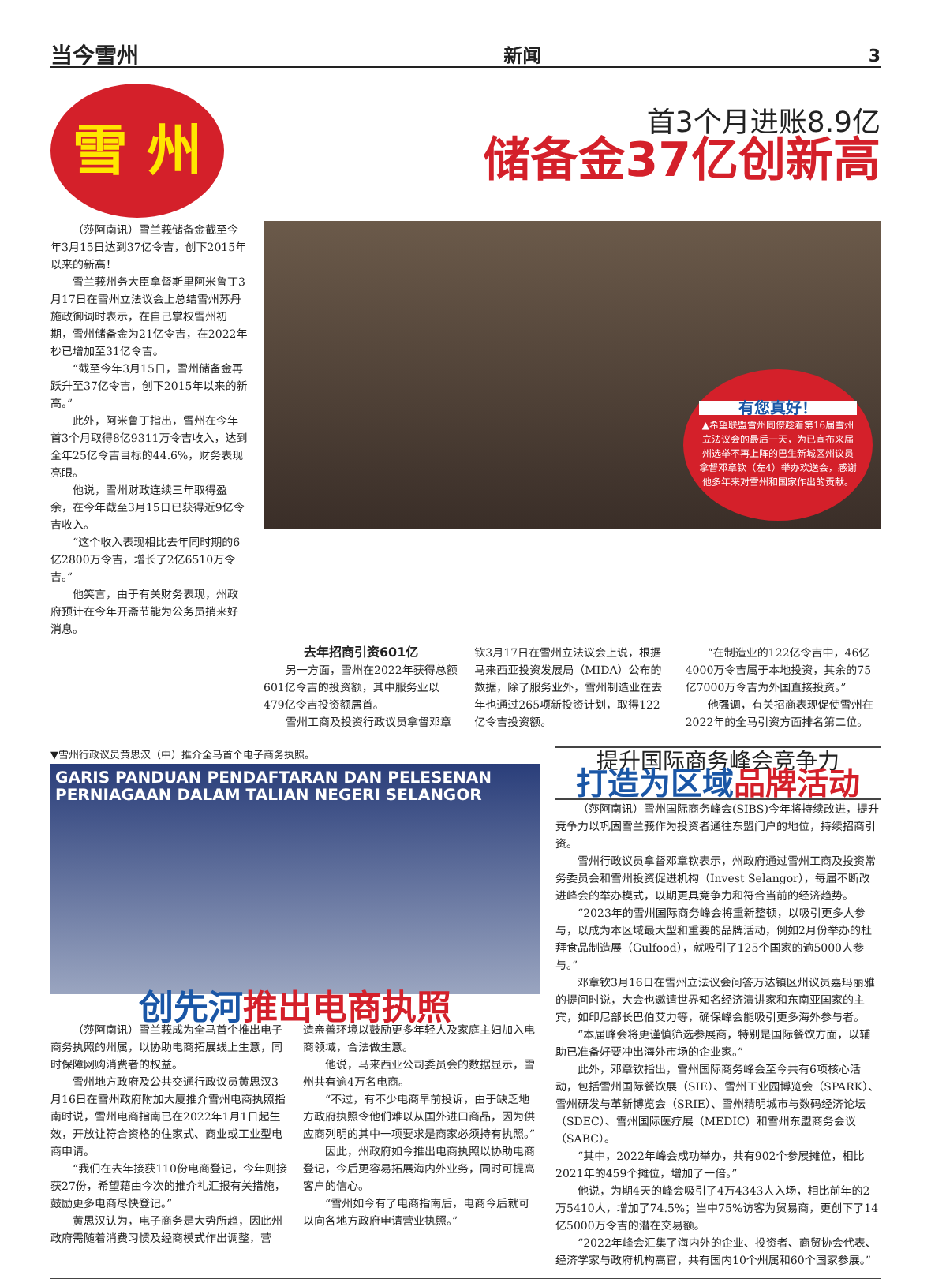当今雪州
新闻
3
雪 州
首3个月进账8.9亿
储备金37亿创新高
（莎阿南讯）雪兰莪储备金截至今年3月15日达到37亿令吉，创下2015年以来的新高！
雪兰莪州务大臣拿督斯里阿米鲁丁3月17日在雪州立法议会上总结雪州苏丹施政御词时表示，在自己掌权雪州初期，雪州储备金为21亿令吉，在2022年杪已增加至31亿令吉。
“截至今年3月15日，雪州储备金再跃升至37亿令吉，创下2015年以来的新高。”
此外，阿米鲁丁指出，雪州在今年首3个月取得8亿9311万令吉收入，达到全年25亿令吉目标的44.6%，财务表现亮眼。
他说，雪州财政连续三年取得盈余，在今年截至3月15日已获得近9亿令吉收入。
“这个收入表现相比去年同时期的6亿2800万令吉，增长了2亿6510万令吉。”
他笑言，由于有关财务表现，州政府预计在今年开斋节能为公务员捎来好消息。
有您真好！
▲希望联盟雪州同僚趁着第16届雪州立法议会的最后一天，为已宣布来届州选举不再上阵的巴生新城区州议员拿督邓章钦（左4）举办欢送会，感谢他多年来对雪州和国家作出的贡献。
去年招商引资601亿
另一方面，雪州在2022年获得总额601亿令吉的投资额，其中服务业以479亿令吉投资额居首。
雪州工商及投资行政议员拿督邓章
钦3月17日在雪州立法议会上说，根据马来西亚投资发展局（MIDA）公布的数据，除了服务业外，雪州制造业在去年也通过265项新投资计划，取得122亿令吉投资额。
“在制造业的122亿令吉中，46亿4000万令吉属于本地投资，其余的75亿7000万令吉为外国直接投资。”
他强调，有关招商表现促使雪州在2022年的全马引资方面排名第二位。
▼雪州行政议员黄思汉（中）推介全马首个电子商务执照。
GARIS PANDUAN PENDAFTARAN DAN PELESENAN PERNIAGAAN DALAM TALIAN NEGERI SELANGOR
创先河推出电商执照
（莎阿南讯）雪兰莪成为全马首个推出电子商务执照的州属，以协助电商拓展线上生意，同时保障网购消费者的权益。
雪州地方政府及公共交通行政议员黄思汉3月16日在雪州政府附加大厦推介雪州电商执照指南时说，雪州电商指南已在2022年1月1日起生效，开放让符合资格的住家式、商业或工业型电商申请。
“我们在去年接获110份电商登记，今年则接获27份，希望藉由今次的推介礼汇报有关措施，鼓励更多电商尽快登记。”
黄思汉认为，电子商务是大势所趋，因此州政府需随着消费习惯及经商模式作出调整，营
造亲善环境以鼓励更多年轻人及家庭主妇加入电商领域，合法做生意。
他说，马来西亚公司委员会的数据显示，雪州共有逾4万名电商。
“不过，有不少电商早前投诉，由于缺乏地方政府执照令他们难以从国外进口商品，因为供应商列明的其中一项要求是商家必须持有执照。”
因此，州政府如今推出电商执照以协助电商登记，今后更容易拓展海内外业务，同时可提高客户的信心。
“雪州如今有了电商指南后，电商今后就可以向各地方政府申请营业执照。”
提升国际商务峰会竞争力
打造为区域品牌活动
（莎阿南讯）雪州国际商务峰会(SIBS)今年将持续改进，提升竞争力以巩固雪兰莪作为投资者通往东盟门户的地位，持续招商引资。
雪州行政议员拿督邓章钦表示，州政府通过雪州工商及投资常务委员会和雪州投资促进机构（Invest Selangor），每届不断改进峰会的举办模式，以期更具竞争力和符合当前的经济趋势。
“2023年的雪州国际商务峰会将重新整顿，以吸引更多人参与，以成为本区域最大型和重要的品牌活动，例如2月份举办的杜拜食品制造展（Gulfood），就吸引了125个国家的逾5000人参与。”
邓章钦3月16日在雪州立法议会问答万达镇区州议员嘉玛丽雅的提问时说，大会也邀请世界知名经济演讲家和东南亚国家的主宾，如印尼部长巴伯艾力等，确保峰会能吸引更多海外参与者。
“本届峰会将更谨慎筛选参展商，特别是国际餐饮方面，以辅助已准备好要冲出海外市场的企业家。”
此外，邓章钦指出，雪州国际商务峰会至今共有6项核心活动，包括雪州国际餐饮展（SIE）、雪州工业园博览会（SPARK）、雪州研发与革新博览会（SRIE）、雪州精明城市与数码经济论坛（SDEC）、雪州国际医疗展（MEDIC）和雪州东盟商务会议（SABC）。
“其中，2022年峰会成功举办，共有902个参展摊位，相比2021年的459个摊位，增加了一倍。”
他说，为期4天的峰会吸引了4万4343人入场，相比前年的2万5410人，增加了74.5%；当中75%访客为贸易商，更创下了14亿5000万令吉的潜在交易额。
“2022年峰会汇集了海内外的企业、投资者、商贸协会代表、经济学家与政府机构高官，共有国内10个州属和60个国家参展。”